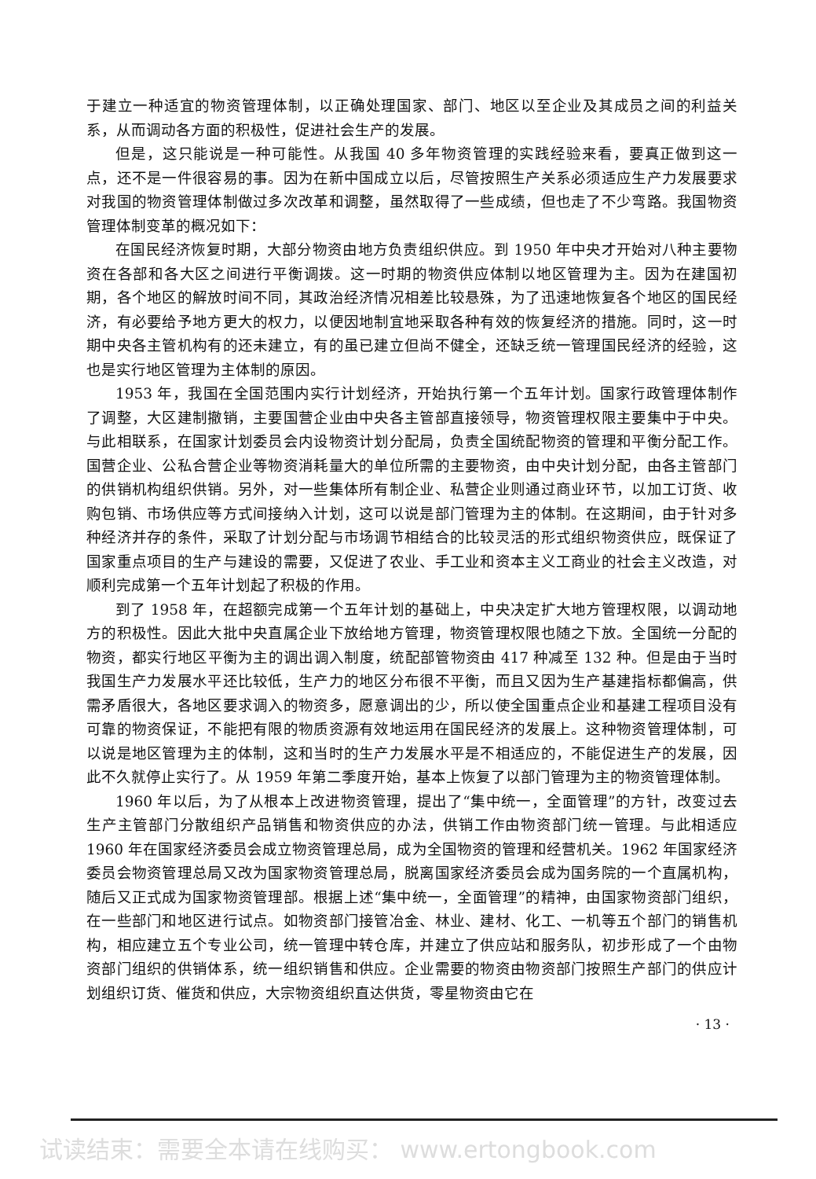于建立一种适宜的物资管理体制，以正确处理国家、部门、地区以至企业及其成员之间的利益关系，从而调动各方面的积极性，促进社会生产的发展。
但是，这只能说是一种可能性。从我国 40 多年物资管理的实践经验来看，要真正做到这一点，还不是一件很容易的事。因为在新中国成立以后，尽管按照生产关系必须适应生产力发展要求对我国的物资管理体制做过多次改革和调整，虽然取得了一些成绩，但也走了不少弯路。我国物资管理体制变革的概况如下：
在国民经济恢复时期，大部分物资由地方负责组织供应。到 1950 年中央才开始对八种主要物资在各部和各大区之间进行平衡调拨。这一时期的物资供应体制以地区管理为主。因为在建国初期，各个地区的解放时间不同，其政治经济情况相差比较悬殊，为了迅速地恢复各个地区的国民经济，有必要给予地方更大的权力，以便因地制宜地采取各种有效的恢复经济的措施。同时，这一时期中央各主管机构有的还未建立，有的虽已建立但尚不健全，还缺乏统一管理国民经济的经验，这也是实行地区管理为主体制的原因。
1953 年，我国在全国范围内实行计划经济，开始执行第一个五年计划。国家行政管理体制作了调整，大区建制撤销，主要国营企业由中央各主管部直接领导，物资管理权限主要集中于中央。与此相联系，在国家计划委员会内设物资计划分配局，负责全国统配物资的管理和平衡分配工作。国营企业、公私合营企业等物资消耗量大的单位所需的主要物资，由中央计划分配，由各主管部门的供销机构组织供销。另外，对一些集体所有制企业、私营企业则通过商业环节，以加工订货、收购包销、市场供应等方式间接纳入计划，这可以说是部门管理为主的体制。在这期间，由于针对多种经济并存的条件，采取了计划分配与市场调节相结合的比较灵活的形式组织物资供应，既保证了国家重点项目的生产与建设的需要，又促进了农业、手工业和资本主义工商业的社会主义改造，对顺利完成第一个五年计划起了积极的作用。
到了 1958 年，在超额完成第一个五年计划的基础上，中央决定扩大地方管理权限，以调动地方的积极性。因此大批中央直属企业下放给地方管理，物资管理权限也随之下放。全国统一分配的物资，都实行地区平衡为主的调出调入制度，统配部管物资由 417 种减至 132 种。但是由于当时我国生产力发展水平还比较低，生产力的地区分布很不平衡，而且又因为生产基建指标都偏高，供需矛盾很大，各地区要求调入的物资多，愿意调出的少，所以使全国重点企业和基建工程项目没有可靠的物资保证，不能把有限的物质资源有效地运用在国民经济的发展上。这种物资管理体制，可以说是地区管理为主的体制，这和当时的生产力发展水平是不相适应的，不能促进生产的发展，因此不久就停止实行了。从 1959 年第二季度开始，基本上恢复了以部门管理为主的物资管理体制。
1960 年以后，为了从根本上改进物资管理，提出了“集中统一，全面管理”的方针，改变过去生产主管部门分散组织产品销售和物资供应的办法，供销工作由物资部门统一管理。与此相适应 1960 年在国家经济委员会成立物资管理总局，成为全国物资的管理和经营机关。1962 年国家经济委员会物资管理总局又改为国家物资管理总局，脱离国家经济委员会成为国务院的一个直属机构，随后又正式成为国家物资管理部。根据上述“集中统一，全面管理”的精神，由国家物资部门组织，在一些部门和地区进行试点。如物资部门接管冶金、林业、建材、化工、一机等五个部门的销售机构，相应建立五个专业公司，统一管理中转仓库，并建立了供应站和服务队，初步形成了一个由物资部门组织的供销体系，统一组织销售和供应。企业需要的物资由物资部门按照生产部门的供应计划组织订货、催货和供应，大宗物资组织直达供货，零星物资由它在
· 13 ·
试读结束：需要全本请在线购买： www.ertongbook.com